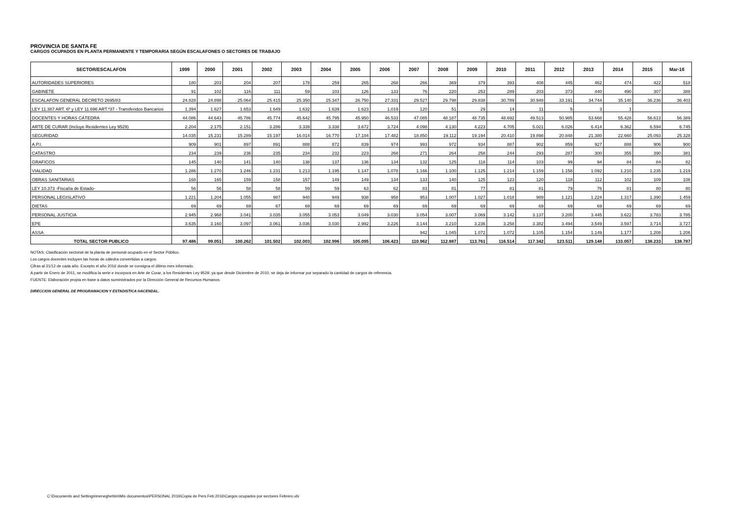PROVINCIA DE SANTA FE
CARGOS OCUPADOS EN PLANTA PERMANENTE Y TEMPORARIA SEGÚN ESCALAFONES O SECTORES DE TRABAJO
| SECTOR/ESCALAFON | 1999 | 2000 | 2001 | 2002 | 2003 | 2004 | 2005 | 2006 | 2007 | 2008 | 2009 | 2010 | 2011 | 2012 | 2013 | 2014 | 2015 | Mar-16 |
| --- | --- | --- | --- | --- | --- | --- | --- | --- | --- | --- | --- | --- | --- | --- | --- | --- | --- | --- |
| AUTORIDADES SUPERIORES | 180 | 203 | 204 | 207 | 178 | 259 | 265 | 268 | 266 | 369 | 379 | 393 | 408 | 445 | 462 | 474 | 422 | 518 |
| GABINETE | 91 | 102 | 116 | 111 | 59 | 103 | 126 | 133 | 76 | 220 | 253 | 289 | 203 | 373 | 440 | 490 | 307 | 388 |
| ESCALAFON GENERAL DECRETO 2695/83 | 24.828 | 24.898 | 25.064 | 25.415 | 25.350 | 25.347 | 26.750 | 27.331 | 29.527 | 29.798 | 29.838 | 30.789 | 30.948 | 33.191 | 34.744 | 35.140 | 36.236 | 36.403 |
| LEY 11.387 ART. 6º y LEY 11.696 ART.º37 - Transferidos Bancarios | 1.394 | 1.627 | 1.653 | 1.649 | 1.632 | 1.639 | 1.623 | 1.019 | 120 | 51 | 29 | 14 | 11 | 5 | 3 | 1 | | |
| DOCENTES Y HORAS CÁTEDRA | 44.086 | 44.643 | 45.786 | 45.774 | 45.642 | 45.795 | 45.950 | 46.533 | 47.085 | 48.187 | 48.735 | 48.692 | 49.513 | 50.985 | 53.668 | 55.428 | 56.613 | 56.389 |
| ARTE DE CURAR (Incluye Residentes Ley 9529) | 2.204 | 2.175 | 2.151 | 3.286 | 3.339 | 3.338 | 3.672 | 3.724 | 4.098 | 4.130 | 4.223 | 4.705 | 5.021 | 6.026 | 6.414 | 6.362 | 6.594 | 6.745 |
| SEGURIDAD | 14.035 | 15.231 | 15.289 | 15.197 | 16.014 | 16.770 | 17.104 | 17.482 | 18.850 | 19.112 | 19.194 | 20.410 | 19.898 | 20.848 | 21.380 | 22.660 | 25.093 | 25.328 |
| A.P.I. | 909 | 901 | 897 | 891 | 888 | 872 | 839 | 974 | 993 | 972 | 934 | 887 | 902 | 859 | 927 | 888 | 906 | 900 |
| CATASTRO | 234 | 239 | 236 | 235 | 234 | 232 | 223 | 268 | 271 | 264 | 258 | 244 | 293 | 287 | 300 | 355 | 390 | 381 |
| GRAFICOS | 145 | 140 | 141 | 140 | 138 | 137 | 136 | 134 | 132 | 125 | 118 | 114 | 103 | 99 | 94 | 84 | 84 | 82 |
| VIALIDAD | 1.286 | 1.270 | 1.246 | 1.231 | 1.213 | 1.195 | 1.147 | 1.078 | 1.166 | 1.100 | 1.125 | 1.214 | 1.159 | 1.158 | 1.092 | 1.210 | 1.235 | 1.219 |
| OBRAS SANITARIAS | 168 | 165 | 159 | 158 | 157 | 149 | 149 | 134 | 133 | 140 | 125 | 123 | 120 | 118 | 112 | 102 | 109 | 108 |
| LEY 10.373 -Fiscalía de Estado- | 56 | 56 | 58 | 58 | 59 | 59 | 63 | 62 | 83 | 81 | 77 | 81 | 81 | 79 | 76 | 81 | 80 | 80 |
| PERSONAL LEGISLATIVO | 1.221 | 1.204 | 1.055 | 987 | 940 | 949 | 938 | 958 | 953 | 1.007 | 1.027 | 1.018 | 989 | 1.121 | 1.224 | 1.317 | 1.390 | 1.459 |
| DIETAS | 69 | 69 | 69 | 67 | 69 | 69 | 69 | 69 | 69 | 69 | 69 | 69 | 69 | 69 | 69 | 69 | 69 | 69 |
| PERSONAL JUSTICIA | 2.945 | 2.968 | 3.041 | 3.035 | 3.055 | 3.053 | 3.049 | 3.030 | 3.054 | 3.007 | 3.069 | 3.142 | 3.137 | 3.200 | 3.445 | 3.622 | 3.783 | 3.785 |
| EPE | 3.635 | 3.160 | 3.097 | 3.061 | 3.036 | 3.030 | 2.992 | 3.226 | 3.144 | 3.210 | 3.236 | 3.258 | 3.382 | 3.494 | 3.549 | 3.597 | 3.714 | 3.727 |
| ASSA | | | | | | | | | 942 | 1.045 | 1.072 | 1.072 | 1.105 | 1.154 | 1.149 | 1.177 | 1.208 | 1.206 |
| TOTAL SECTOR PUBLICO | 97.486 | 99.051 | 100.262 | 101.502 | 102.003 | 102.996 | 105.095 | 106.423 | 110.962 | 112.887 | 113.761 | 116.514 | 117.342 | 123.511 | 129.148 | 133.057 | 138.233 | 138.787 |
NOTAS: Clasificación sectorial de la planta de personal ocupado en el Sector Público.
Los cargos docentes incluyen las horas de cátedra convertidas a cargos.
Cifras al 31/12 de cada año. Excepto el año 2016 donde se consigna el último mes informado.
A partir de Enero de 2011, se modifica la serie e incorpora en Arte de Curar, a los Residentes Ley 9529, ya que desde Diciembre de 2010, se deja de informar por separado la cantidad de cargos de referencia.
FUENTE: Elaboración propia en base a datos suministrados por la Dirección General de Recursos Humanos.
DIRECCION GENERAL DE PROGRAMACION Y ESTADISTICA HACENDAL.
C:\Documents and Settings\meneghettim\Mis documentos\PERSONAL 2016\Copia de Pers.Feb.2016\Cargos ocupados por sectores Febrero.xls